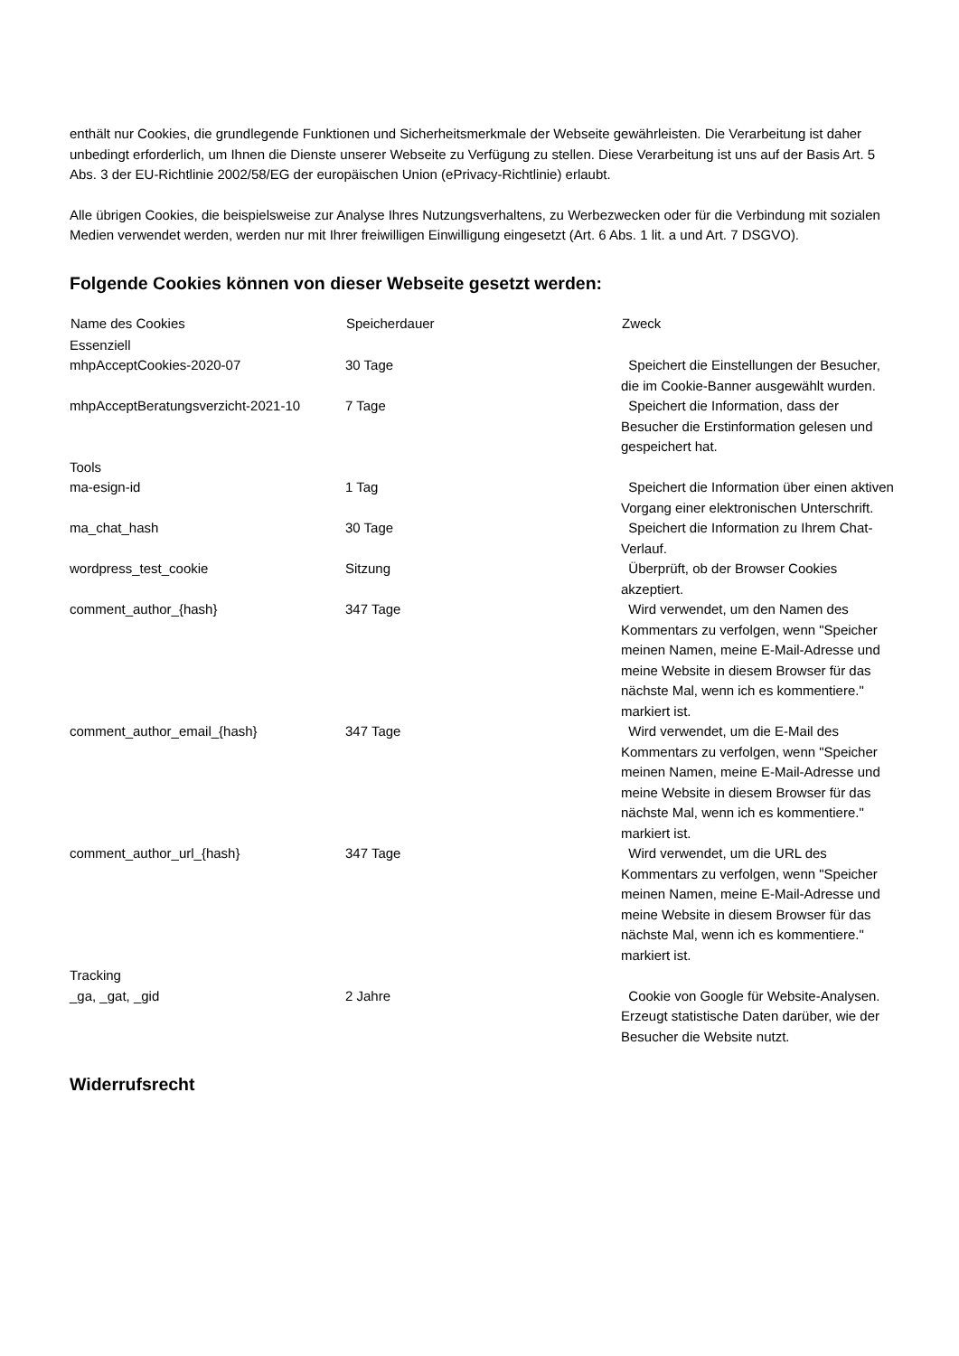enthält nur Cookies, die grundlegende Funktionen und Sicherheitsmerkmale der Webseite gewährleisten. Die Verarbeitung ist daher unbedingt erforderlich, um Ihnen die Dienste unserer Webseite zu Verfügung zu stellen. Diese Verarbeitung ist uns auf der Basis Art. 5 Abs. 3 der EU-Richtlinie 2002/58/EG der europäischen Union (ePrivacy-Richtlinie) erlaubt.
Alle übrigen Cookies, die beispielsweise zur Analyse Ihres Nutzungsverhaltens, zu Werbezwecken oder für die Verbindung mit sozialen Medien verwendet werden, werden nur mit Ihrer freiwilligen Einwilligung eingesetzt (Art. 6 Abs. 1 lit. a und Art. 7 DSGVO).
Folgende Cookies können von dieser Webseite gesetzt werden:
| Name des Cookies | Speicherdauer | Zweck |
| --- | --- | --- |
| Essenziell | | |
| mhpAcceptCookies-2020-07 | 30 Tage | Speichert die Einstellungen der Besucher, die im Cookie-Banner ausgewählt wurden. |
| mhpAcceptBeratungsverzicht-2021-10 | 7 Tage | Speichert die Information, dass der Besucher die Erstinformation gelesen und gespeichert hat. |
| Tools | | |
| ma-esign-id | 1 Tag | Speichert die Information über einen aktiven Vorgang einer elektronischen Unterschrift. |
| ma_chat_hash | 30 Tage | Speichert die Information zu Ihrem Chat-Verlauf. |
| wordpress_test_cookie | Sitzung | Überprüft, ob der Browser Cookies akzeptiert. |
| comment_author_{hash} | 347 Tage | Wird verwendet, um den Namen des Kommentars zu verfolgen, wenn "Speicher meinen Namen, meine E-Mail-Adresse und meine Website in diesem Browser für das nächste Mal, wenn ich es kommentiere." markiert ist. |
| comment_author_email_{hash} | 347 Tage | Wird verwendet, um die E-Mail des Kommentars zu verfolgen, wenn "Speicher meinen Namen, meine E-Mail-Adresse und meine Website in diesem Browser für das nächste Mal, wenn ich es kommentiere." markiert ist. |
| comment_author_url_{hash} | 347 Tage | Wird verwendet, um die URL des Kommentars zu verfolgen, wenn "Speicher meinen Namen, meine E-Mail-Adresse und meine Website in diesem Browser für das nächste Mal, wenn ich es kommentiere." markiert ist. |
| Tracking | | |
| _ga, _gat, _gid | 2 Jahre | Cookie von Google für Website-Analysen. Erzeugt statistische Daten darüber, wie der Besucher die Website nutzt. |
Widerrufsrecht